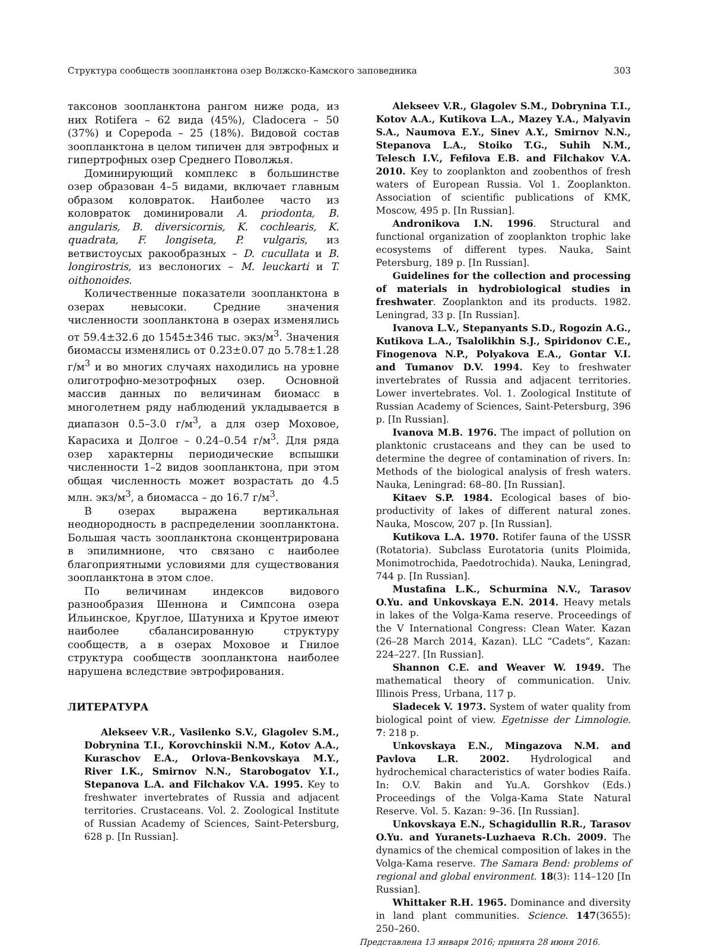Структура сообществ зоопланктона озер Волжско-Камского заповедника 303
таксонов зоопланктона рангом ниже рода, из них Rotifera – 62 вида (45%), Cladocera – 50 (37%) и Copepoda – 25 (18%). Видовой состав зоопланктона в целом типичен для эвтрофных и гипертрофных озер Среднего Поволжья.
Доминирующий комплекс в большинстве озер образован 4–5 видами, включает главным образом коловраток. Наиболее часто из коловраток доминировали A. priodonta, B. angularis, B. diversicornis, K. cochlearis, K. quadrata, F. longiseta, P. vulgaris, из ветвистоусых ракообразных – D. cucullata и B. longirostris, из веслоногих – M. leuckarti и T. oithonoides.
Количественные показатели зоопланктона в озерах невысоки. Средние значения численности зоопланктона в озерах изменялись от 59.4±32.6 до 1545±346 тыс. экз/м<sup>3</sup>. Значения биомассы изменялись от 0.23±0.07 до 5.78±1.28 г/м<sup>3</sup> и во многих случаях находились на уровне олиготрофно-мезотрофных озер. Основной массив данных по величинам биомасс в многолетнем ряду наблюдений укладывается в диапазон 0.5–3.0 г/м<sup>3</sup>, а для озер Моховое, Карасиха и Долгое – 0.24–0.54 г/м<sup>3</sup>. Для ряда озер характерны периодические вспышки численности 1–2 видов зоопланктона, при этом общая численность может возрастать до 4.5 млн. экз/м<sup>3</sup>, а биомасса – до 16.7 г/м<sup>3</sup>.
В озерах выражена вертикальная неоднородность в распределении зоопланктона. Большая часть зоопланктона сконцентрирована в эпилимнионе, что связано с наиболее благоприятными условиями для существования зоопланктона в этом слое.
По величинам индексов видового разнообразия Шеннона и Симпсона озера Ильинское, Круглое, Шатуниха и Крутое имеют наиболее сбалансированную структуру сообществ, а в озерах Моховое и Гнилое структура сообществ зоопланктона наиболее нарушена вследствие эвтрофирования.
ЛИТЕРАТУРА
Alekseev V.R., Vasilenko S.V., Glagolev S.M., Dobrynina T.I., Korovchinskii N.M., Kotov A.A., Kuraschov E.A., Orlova-Benkovskaya M.Y., River I.K., Smirnov N.N., Starobogatov Y.I., Stepanova L.A. and Filchakov V.A. 1995. Key to freshwater invertebrates of Russia and adjacent territories. Crustaceans. Vol. 2. Zoological Institute of Russian Academy of Sciences, Saint-Petersburg, 628 p. [In Russian].
Alekseev V.R., Glagolev S.M., Dobrynina T.I., Kotov A.A., Kutikova L.A., Mazey Y.A., Malyavin S.A., Naumova E.Y., Sinev A.Y., Smirnov N.N., Stepanova L.A., Stoiko T.G., Suhih N.M., Telesch I.V., Fefilova E.B. and Filchakov V.A. 2010. Key to zooplankton and zoobenthos of fresh waters of European Russia. Vol 1. Zooplankton. Association of scientific publications of KMK, Moscow, 495 p. [In Russian].
Andronikova I.N. 1996. Structural and functional organization of zooplankton trophic lake ecosystems of different types. Nauka, Saint Petersburg, 189 p. [In Russian].
Guidelines for the collection and processing of materials in hydrobiological studies in freshwater. Zooplankton and its products. 1982. Leningrad, 33 p. [In Russian].
Ivanova L.V., Stepanyants S.D., Rogozin A.G., Kutikova L.A., Tsalolikhin S.J., Spiridonov C.E., Finogenova N.P., Polyakova E.A., Gontar V.I. and Tumanov D.V. 1994. Key to freshwater invertebrates of Russia and adjacent territories. Lower invertebrates. Vol. 1. Zoological Institute of Russian Academy of Sciences, Saint-Petersburg, 396 p. [In Russian].
Ivanova M.B. 1976. The impact of pollution on planktonic crustaceans and they can be used to determine the degree of contamination of rivers. In: Methods of the biological analysis of fresh waters. Nauka, Leningrad: 68–80. [In Russian].
Kitaev S.P. 1984. Ecological bases of bio-productivity of lakes of different natural zones. Nauka, Moscow, 207 p. [In Russian].
Kutikova L.A. 1970. Rotifer fauna of the USSR (Rotatoria). Subclass Eurotatoria (units Ploimida, Monimotrochida, Paedotrochida). Nauka, Leningrad, 744 p. [In Russian].
Mustafina L.K., Schurmina N.V., Tarasov O.Yu. and Unkovskaya E.N. 2014. Heavy metals in lakes of the Volga-Kama reserve. Proceedings of the V International Congress: Clean Water. Kazan (26–28 March 2014, Kazan). LLC “Cadets”, Kazan: 224–227. [In Russian].
Shannon C.E. and Weaver W. 1949. The mathematical theory of communication. Univ. Illinois Press, Urbana, 117 p.
Sladecek V. 1973. System of water quality from biological point of view. Egetnisse der Limnologie. 7: 218 p.
Unkovskaya E.N., Mingazova N.M. and Pavlova L.R. 2002. Hydrological and hydrochemical characteristics of water bodies Raifa. In: O.V. Bakin and Yu.A. Gorshkov (Eds.) Proceedings of the Volga-Kama State Natural Reserve. Vol. 5. Kazan: 9–36. [In Russian].
Unkovskaya E.N., Schagidullin R.R., Tarasov O.Yu. and Yuranets-Luzhaeva R.Ch. 2009. The dynamics of the chemical composition of lakes in the Volga-Kama reserve. The Samara Bend: problems of regional and global environment. 18(3): 114–120 [In Russian].
Whittaker R.H. 1965. Dominance and diversity in land plant communities. Science. 147(3655): 250–260.
Представлена 13 января 2016; принята 28 июня 2016.